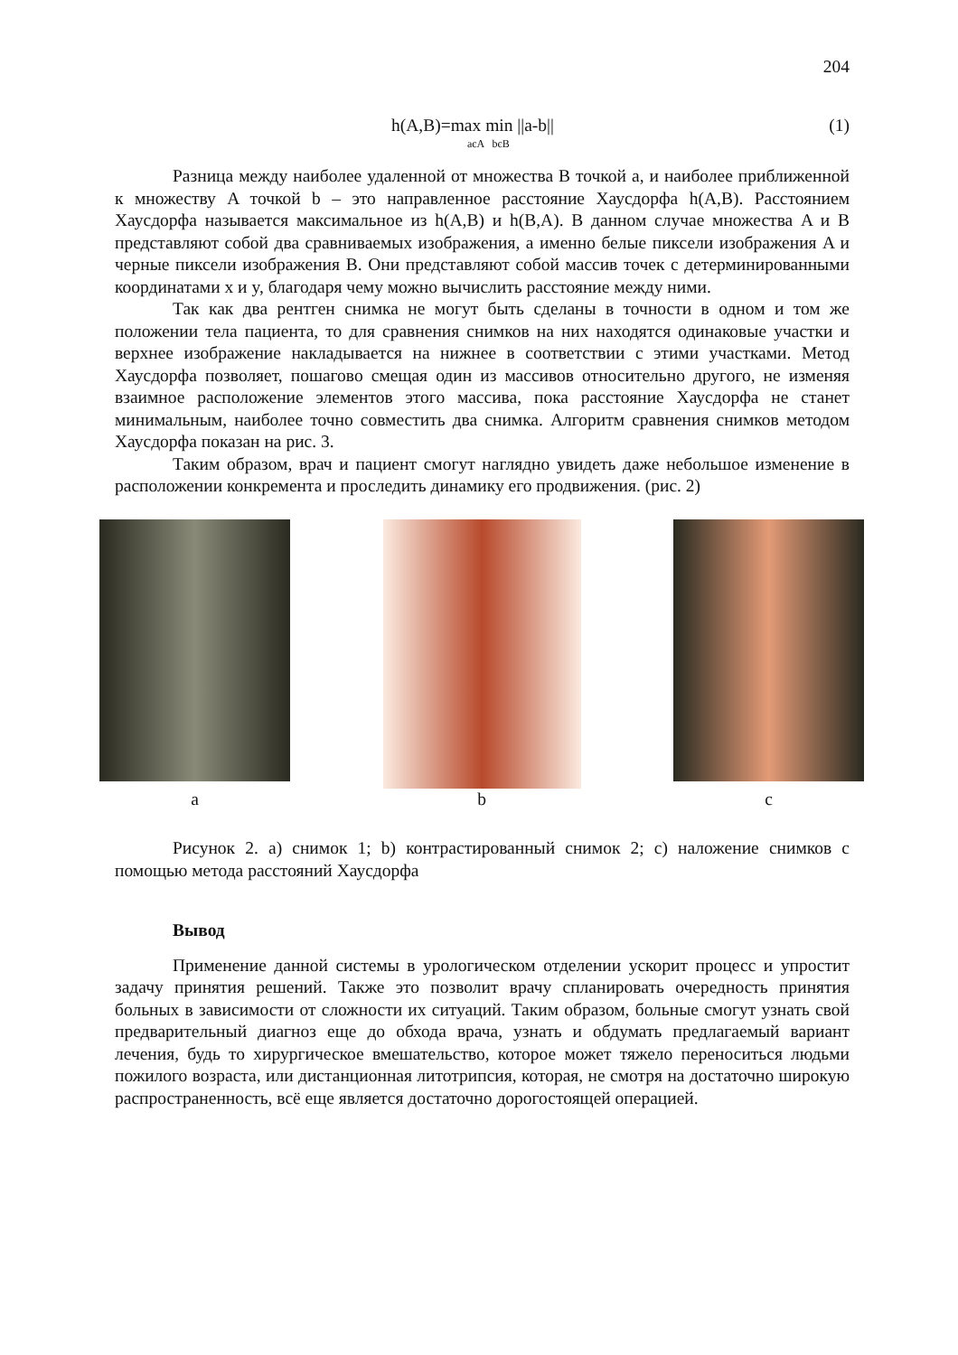204
h(A,B)=max min ||a-b|| (1)
aєA bєB
Разница между наиболее удаленной от множества B точкой a, и наиболее приближенной к множеству A точкой b – это направленное расстояние Хаусдорфа h(A,B). Расстоянием Хаусдорфа называется максимальное из h(A,B) и h(B,A). В данном случае множества A и B представляют собой два сравниваемых изображения, а именно белые пиксели изображения A и черные пиксели изображения B. Они представляют собой массив точек с детерминированными координатами x и y, благодаря чему можно вычислить расстояние между ними.
Так как два рентген снимка не могут быть сделаны в точности в одном и том же положении тела пациента, то для сравнения снимков на них находятся одинаковые участки и верхнее изображение накладывается на нижнее в соответствии с этими участками. Метод Хаусдорфа позволяет, пошагово смещая один из массивов относительно другого, не изменяя взаимное расположение элементов этого массива, пока расстояние Хаусдорфа не станет минимальным, наиболее точно совместить два снимка. Алгоритм сравнения снимков методом Хаусдорфа показан на рис. 3.
Таким образом, врач и пациент смогут наглядно увидеть даже небольшое изменение в расположении конкремента и проследить динамику его продвижения. (рис. 2)
a
b
c
Рисунок 2. a) снимок 1; b) контрастированный снимок 2; c) наложение снимков с помощью метода расстояний Хаусдорфа
Вывод
Применение данной системы в урологическом отделении ускорит процесс и упростит задачу принятия решений. Также это позволит врачу спланировать очередность принятия больных в зависимости от сложности их ситуаций. Таким образом, больные смогут узнать свой предварительный диагноз еще до обхода врача, узнать и обдумать предлагаемый вариант лечения, будь то хирургическое вмешательство, которое может тяжело переноситься людьми пожилого возраста, или дистанционная литотрипсия, которая, не смотря на достаточно широкую распространенность, всё еще является достаточно дорогостоящей операцией.